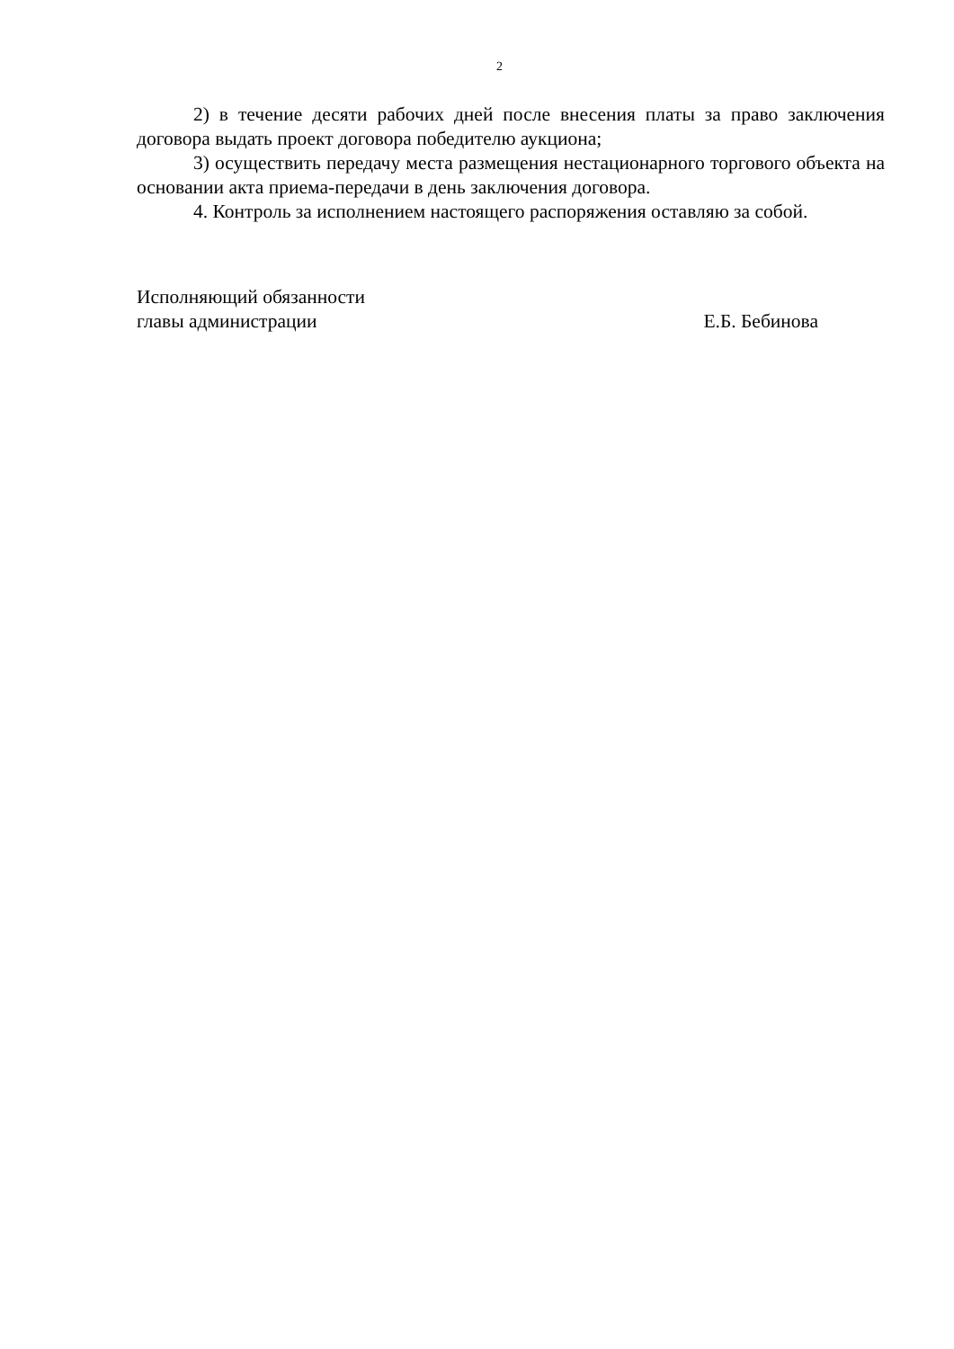2
2) в течение десяти рабочих дней после внесения платы за право заключения договора выдать проект договора победителю аукциона;
3) осуществить передачу места размещения нестационарного торгового объекта на основании акта приема-передачи в день заключения договора.
4. Контроль за исполнением настоящего распоряжения оставляю за собой.
Исполняющий обязанности
главы администрации
Е.Б. Бебинова